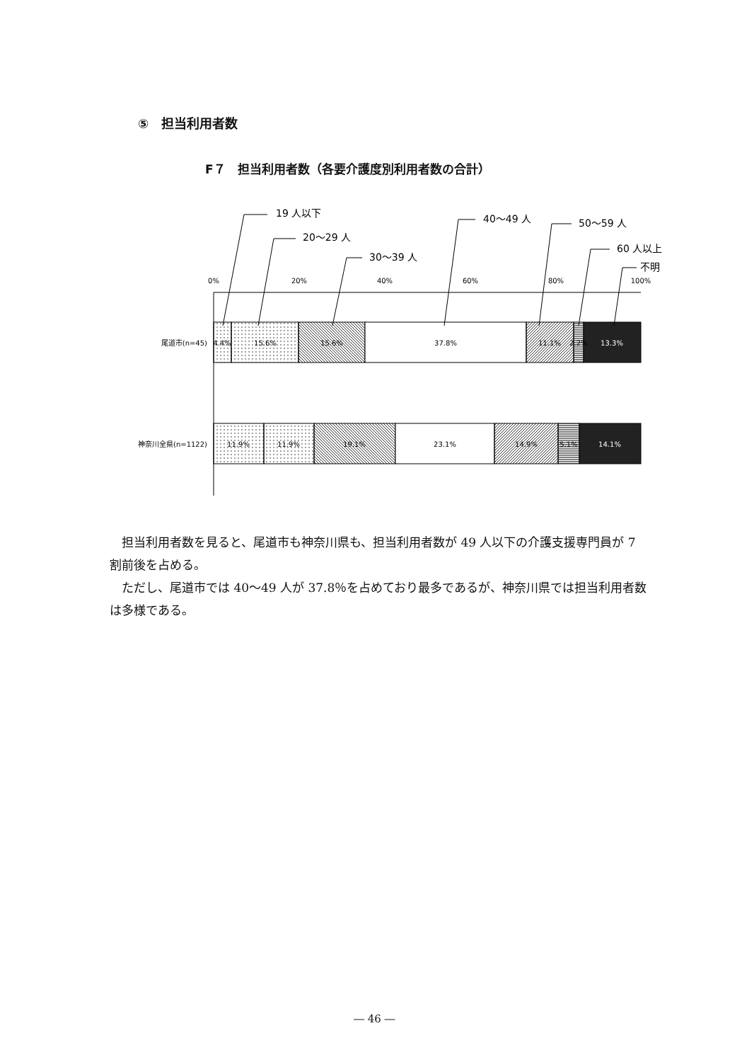⑤　担当利用者数
F７　担当利用者数（各要介護度別利用者数の合計）
0%
20%
40%
60%
80%
100%
尾道市(n=45)
神奈川全県(n=1122)
4.4%
15.6%
15.6%
37.8%
11.1%
2.2%
13.3%
11.9%
11.9%
19.1%
23.1%
14.9%
5.1%
14.1%
19 人以下
20〜29 人
30〜39 人
40〜49 人
50〜59 人
60 人以上
不明
担当利用者数を見ると、尾道市も神奈川県も、担当利用者数が 49 人以下の介護支援専門員が 7 割前後を占める。
ただし、尾道市では 40〜49 人が 37.8％を占めており最多であるが、神奈川県では担当利用者数は多様である。
― 46 ―